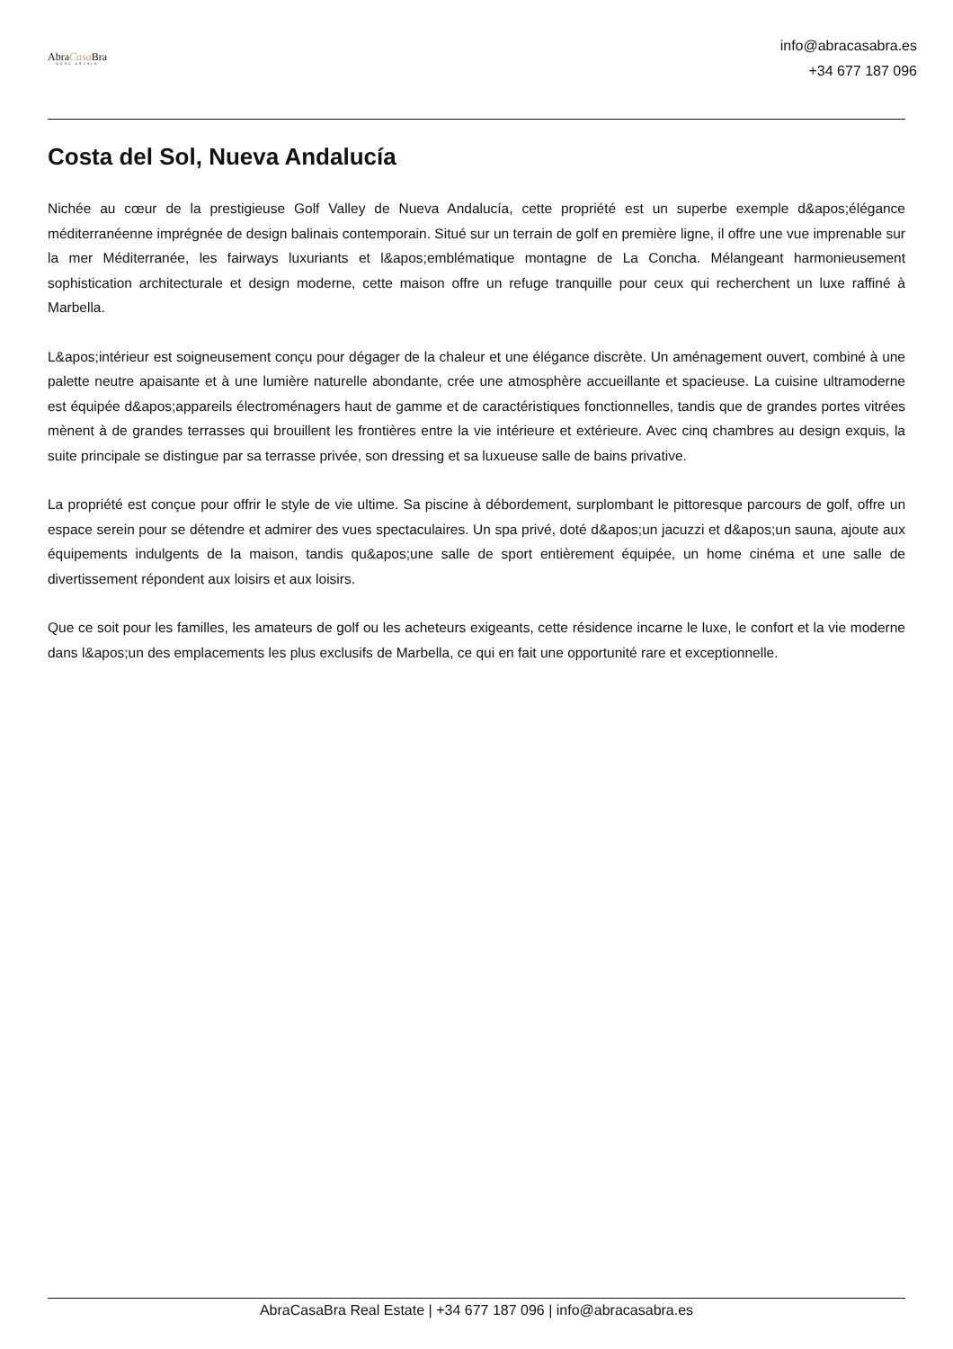AbraCasa Bra
REAL ESTATE
info@abracasabra.es
+34 677 187 096
Costa del Sol, Nueva Andalucía
Nichée au cœur de la prestigieuse Golf Valley de Nueva Andalucía, cette propriété est un superbe exemple d&apos;élégance méditerranéenne imprégnée de design balinais contemporain. Situé sur un terrain de golf en première ligne, il offre une vue imprenable sur la mer Méditerranée, les fairways luxuriants et l&apos;emblématique montagne de La Concha. Mélangeant harmonieusement sophistication architecturale et design moderne, cette maison offre un refuge tranquille pour ceux qui recherchent un luxe raffiné à Marbella.
L&apos;intérieur est soigneusement conçu pour dégager de la chaleur et une élégance discrète. Un aménagement ouvert, combiné à une palette neutre apaisante et à une lumière naturelle abondante, crée une atmosphère accueillante et spacieuse. La cuisine ultramoderne est équipée d&apos;appareils électroménagers haut de gamme et de caractéristiques fonctionnelles, tandis que de grandes portes vitrées mènent à de grandes terrasses qui brouillent les frontières entre la vie intérieure et extérieure. Avec cinq chambres au design exquis, la suite principale se distingue par sa terrasse privée, son dressing et sa luxueuse salle de bains privative.
La propriété est conçue pour offrir le style de vie ultime. Sa piscine à débordement, surplombant le pittoresque parcours de golf, offre un espace serein pour se détendre et admirer des vues spectaculaires. Un spa privé, doté d&apos;un jacuzzi et d&apos;un sauna, ajoute aux équipements indulgents de la maison, tandis qu&apos;une salle de sport entièrement équipée, un home cinéma et une salle de divertissement répondent aux loisirs et aux loisirs.
Que ce soit pour les familles, les amateurs de golf ou les acheteurs exigeants, cette résidence incarne le luxe, le confort et la vie moderne dans l&apos;un des emplacements les plus exclusifs de Marbella, ce qui en fait une opportunité rare et exceptionnelle.
AbraCasaBra Real Estate | +34 677 187 096 | info@abracasabra.es